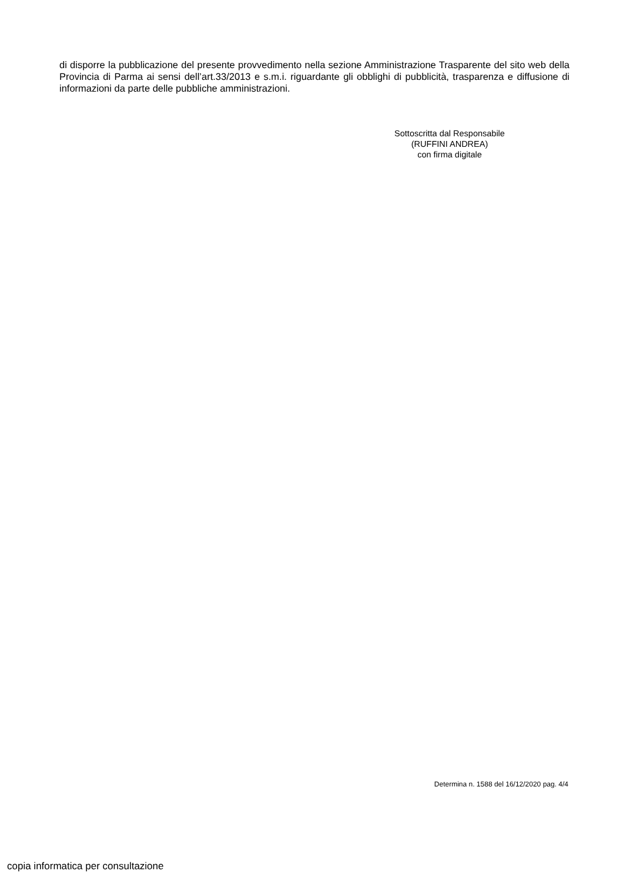di disporre la pubblicazione del presente provvedimento nella sezione Amministrazione Trasparente del sito web della Provincia di Parma ai sensi dell’art.33/2013 e s.m.i. riguardante gli obblighi di pubblicità, trasparenza e diffusione di informazioni da parte delle pubbliche amministrazioni.
Sottoscritta dal Responsabile
(RUFFINI ANDREA)
con firma digitale
Determina n. 1588 del 16/12/2020 pag. 4/4
copia informatica per consultazione